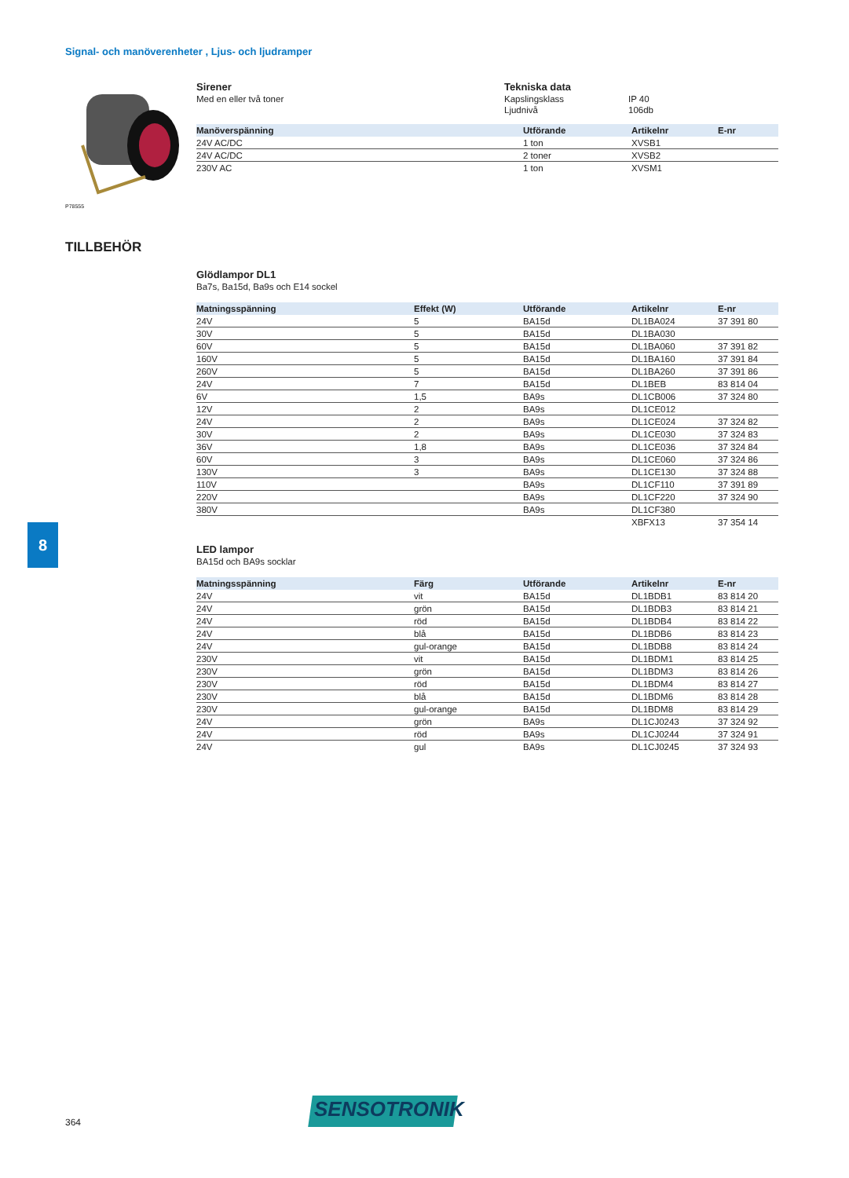Signal- och manöverenheter , Ljus- och ljudramper
P78555
Sirener
Med en eller två toner
Tekniska data
Kapslingsklass
Ljudnivå
IP 40
106db
| Manöverspänning | Utförande | Artikelnr | E-nr |
| --- | --- | --- | --- |
| 24V AC/DC | 1 ton | XVSB1 | |
| 24V AC/DC | 2 toner | XVSB2 | |
| 230V AC | 1 ton | XVSM1 | |
TILLBEHÖR
Glödlampor DL1
Ba7s, Ba15d, Ba9s och E14 sockel
| Matningsspänning | Effekt (W) | Utförande | Artikelnr | E-nr |
| --- | --- | --- | --- | --- |
| 24V | 5 | BA15d | DL1BA024 | 37 391 80 |
| 30V | 5 | BA15d | DL1BA030 | |
| 60V | 5 | BA15d | DL1BA060 | 37 391 82 |
| 160V | 5 | BA15d | DL1BA160 | 37 391 84 |
| 260V | 5 | BA15d | DL1BA260 | 37 391 86 |
| 24V | 7 | BA15d | DL1BEB | 83 814 04 |
| 6V | 1,5 | BA9s | DL1CB006 | 37 324 80 |
| 12V | 2 | BA9s | DL1CE012 | |
| 24V | 2 | BA9s | DL1CE024 | 37 324 82 |
| 30V | 2 | BA9s | DL1CE030 | 37 324 83 |
| 36V | 1,8 | BA9s | DL1CE036 | 37 324 84 |
| 60V | 3 | BA9s | DL1CE060 | 37 324 86 |
| 130V | 3 | BA9s | DL1CE130 | 37 324 88 |
| 110V | | BA9s | DL1CF110 | 37 391 89 |
| 220V | | BA9s | DL1CF220 | 37 324 90 |
| 380V | | BA9s | DL1CF380 | |
| | | | XBFX13 | 37 354 14 |
LED lampor
BA15d och BA9s socklar
| Matningsspänning | Färg | Utförande | Artikelnr | E-nr |
| --- | --- | --- | --- | --- |
| 24V | vit | BA15d | DL1BDB1 | 83 814 20 |
| 24V | grön | BA15d | DL1BDB3 | 83 814 21 |
| 24V | röd | BA15d | DL1BDB4 | 83 814 22 |
| 24V | blå | BA15d | DL1BDB6 | 83 814 23 |
| 24V | gul-orange | BA15d | DL1BDB8 | 83 814 24 |
| 230V | vit | BA15d | DL1BDM1 | 83 814 25 |
| 230V | grön | BA15d | DL1BDM3 | 83 814 26 |
| 230V | röd | BA15d | DL1BDM4 | 83 814 27 |
| 230V | blå | BA15d | DL1BDM6 | 83 814 28 |
| 230V | gul-orange | BA15d | DL1BDM8 | 83 814 29 |
| 24V | grön | BA9s | DL1CJ0243 | 37 324 92 |
| 24V | röd | BA9s | DL1CJ0244 | 37 324 91 |
| 24V | gul | BA9s | DL1CJ0245 | 37 324 93 |
8
364
SENSOTRONIK